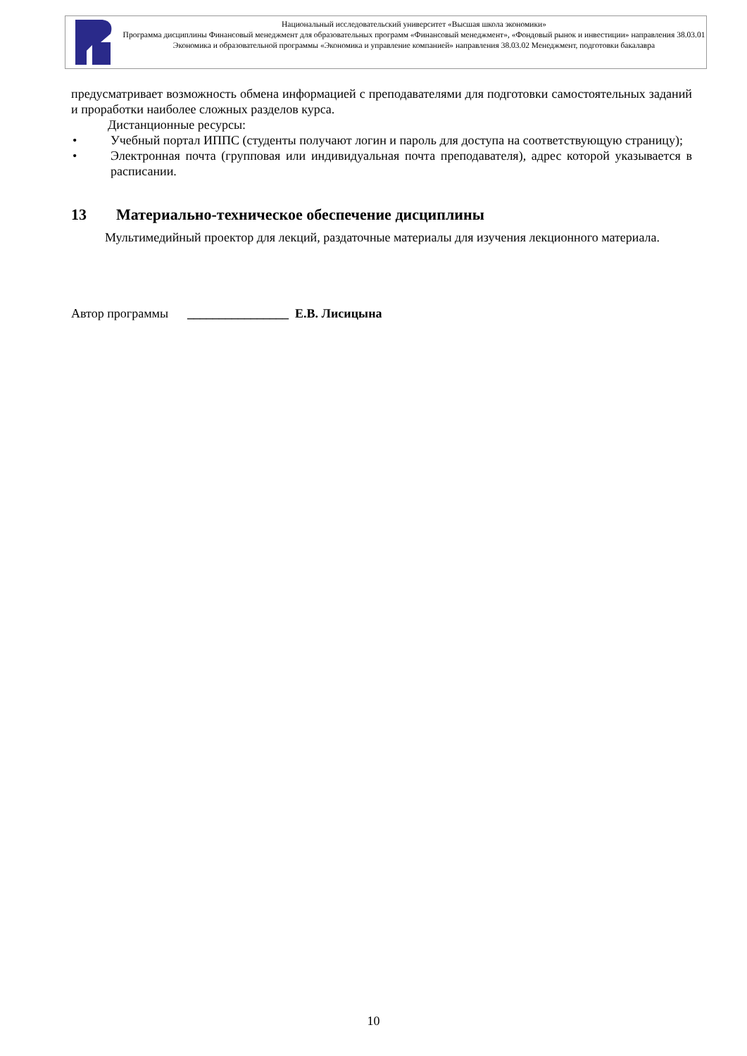Национальный исследовательский университет «Высшая школа экономики»
Программа дисциплины Финансовый менеджмент для образовательных программ «Финансовый менеджмент», «Фондовый рынок и инвестиции» направления 38.03.01 Экономика и образовательной программы «Экономика и управление компанией» направления 38.03.02 Менеджмент, подготовки бакалавра
предусматривает возможность обмена информацией с преподавателями для подготовки самостоятельных заданий и проработки наиболее сложных разделов курса.
Дистанционные ресурсы:
• Учебный портал ИППС (студенты получают логин и пароль для доступа на соответствующую страницу);
• Электронная почта (групповая или индивидуальная почта преподавателя), адрес которой указывается в расписании.
13 Материально-техническое обеспечение дисциплины
Мультимедийный проектор для лекций, раздаточные материалы для изучения лекционного материала.
Автор программы ________________ Е.В. Лисицына
10